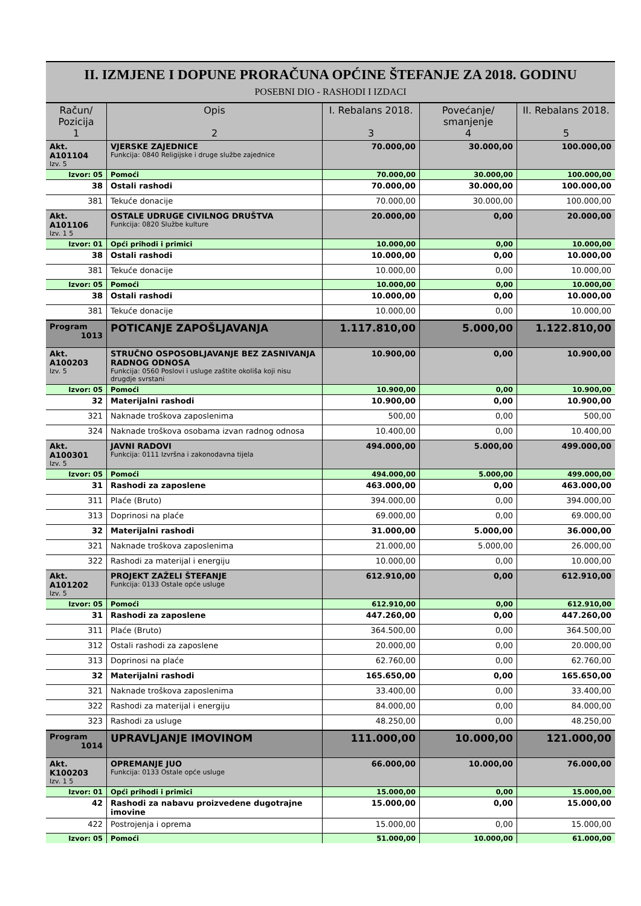II. IZMJENE I DOPUNE PRORAČUNA OPĆINE ŠTEFANJE ZA 2018. GODINU
POSEBNI DIO - RASHODI I IZDACI
| Račun/ Pozicija 1 | Opis 2 | I. Rebalans 2018. 3 | Povećanje/ smanjenje 4 | II. Rebalans 2018. 5 |
| --- | --- | --- | --- | --- |
| Akt. A101104 Izv. 5 | VJERSKE ZAJEDNICE Funkcija: 0840 Religijske i druge službe zajednice | 70.000,00 | 30.000,00 | 100.000,00 |
| Izvor: 05 | Pomoći | 70.000,00 | 30.000,00 | 100.000,00 |
| 38 | Ostali rashodi | 70.000,00 | 30.000,00 | 100.000,00 |
| 381 | Tekuće donacije | 70.000,00 | 30.000,00 | 100.000,00 |
| Akt. A101106 Izv. 1 5 | OSTALE UDRUGE CIVILNOG DRUŠTVA Funkcija: 0820 Službe kulture | 20.000,00 | 0,00 | 20.000,00 |
| Izvor: 01 | Opći prihodi i primici | 10.000,00 | 0,00 | 10.000,00 |
| 38 | Ostali rashodi | 10.000,00 | 0,00 | 10.000,00 |
| 381 | Tekuće donacije | 10.000,00 | 0,00 | 10.000,00 |
| Izvor: 05 | Pomoći | 10.000,00 | 0,00 | 10.000,00 |
| 38 | Ostali rashodi | 10.000,00 | 0,00 | 10.000,00 |
| 381 | Tekuće donacije | 10.000,00 | 0,00 | 10.000,00 |
| Program 1013 | POTICANJE ZAPOŠLJAVANJA | 1.117.810,00 | 5.000,00 | 1.122.810,00 |
| Akt. A100203 Izv. 5 | STRUČNO OSPOSOBLJAVANJE BEZ ZASNIVANJA RADNOG ODNOSA Funkcija: 0560 Poslovi i usluge zaštite okoliša koji nisu drugdje svrstani | 10.900,00 | 0,00 | 10.900,00 |
| Izvor: 05 | Pomoći | 10.900,00 | 0,00 | 10.900,00 |
| 32 | Materijalni rashodi | 10.900,00 | 0,00 | 10.900,00 |
| 321 | Naknade troškova zaposlenima | 500,00 | 0,00 | 500,00 |
| 324 | Naknade troškova osobama izvan radnog odnosa | 10.400,00 | 0,00 | 10.400,00 |
| Akt. A100301 Izv. 5 | JAVNI RADOVI Funkcija: 0111 Izvršna i zakonodavna tijela | 494.000,00 | 5.000,00 | 499.000,00 |
| Izvor: 05 | Pomoći | 494.000,00 | 5.000,00 | 499.000,00 |
| 31 | Rashodi za zaposlene | 463.000,00 | 0,00 | 463.000,00 |
| 311 | Plaće (Bruto) | 394.000,00 | 0,00 | 394.000,00 |
| 313 | Doprinosi na plaće | 69.000,00 | 0,00 | 69.000,00 |
| 32 | Materijalni rashodi | 31.000,00 | 5.000,00 | 36.000,00 |
| 321 | Naknade troškova zaposlenima | 21.000,00 | 5.000,00 | 26.000,00 |
| 322 | Rashodi za materijal i energiju | 10.000,00 | 0,00 | 10.000,00 |
| Akt. A101202 Izv. 5 | PROJEKT ZAŽELI ŠTEFANJE Funkcija: 0133 Ostale opće usluge | 612.910,00 | 0,00 | 612.910,00 |
| Izvor: 05 | Pomoći | 612.910,00 | 0,00 | 612.910,00 |
| 31 | Rashodi za zaposlene | 447.260,00 | 0,00 | 447.260,00 |
| 311 | Plaće (Bruto) | 364.500,00 | 0,00 | 364.500,00 |
| 312 | Ostali rashodi za zaposlene | 20.000,00 | 0,00 | 20.000,00 |
| 313 | Doprinosi na plaće | 62.760,00 | 0,00 | 62.760,00 |
| 32 | Materijalni rashodi | 165.650,00 | 0,00 | 165.650,00 |
| 321 | Naknade troškova zaposlenima | 33.400,00 | 0,00 | 33.400,00 |
| 322 | Rashodi za materijal i energiju | 84.000,00 | 0,00 | 84.000,00 |
| 323 | Rashodi za usluge | 48.250,00 | 0,00 | 48.250,00 |
| Program 1014 | UPRAVLJANJE IMOVINOM | 111.000,00 | 10.000,00 | 121.000,00 |
| Akt. K100203 Izv. 1 5 | OPREMANJE JUO Funkcija: 0133 Ostale opće usluge | 66.000,00 | 10.000,00 | 76.000,00 |
| Izvor: 01 | Opći prihodi i primici | 15.000,00 | 0,00 | 15.000,00 |
| 42 | Rashodi za nabavu proizvedene dugotrajne imovine | 15.000,00 | 0,00 | 15.000,00 |
| 422 | Postrojenja i oprema | 15.000,00 | 0,00 | 15.000,00 |
| Izvor: 05 | Pomoći | 51.000,00 | 10.000,00 | 61.000,00 |